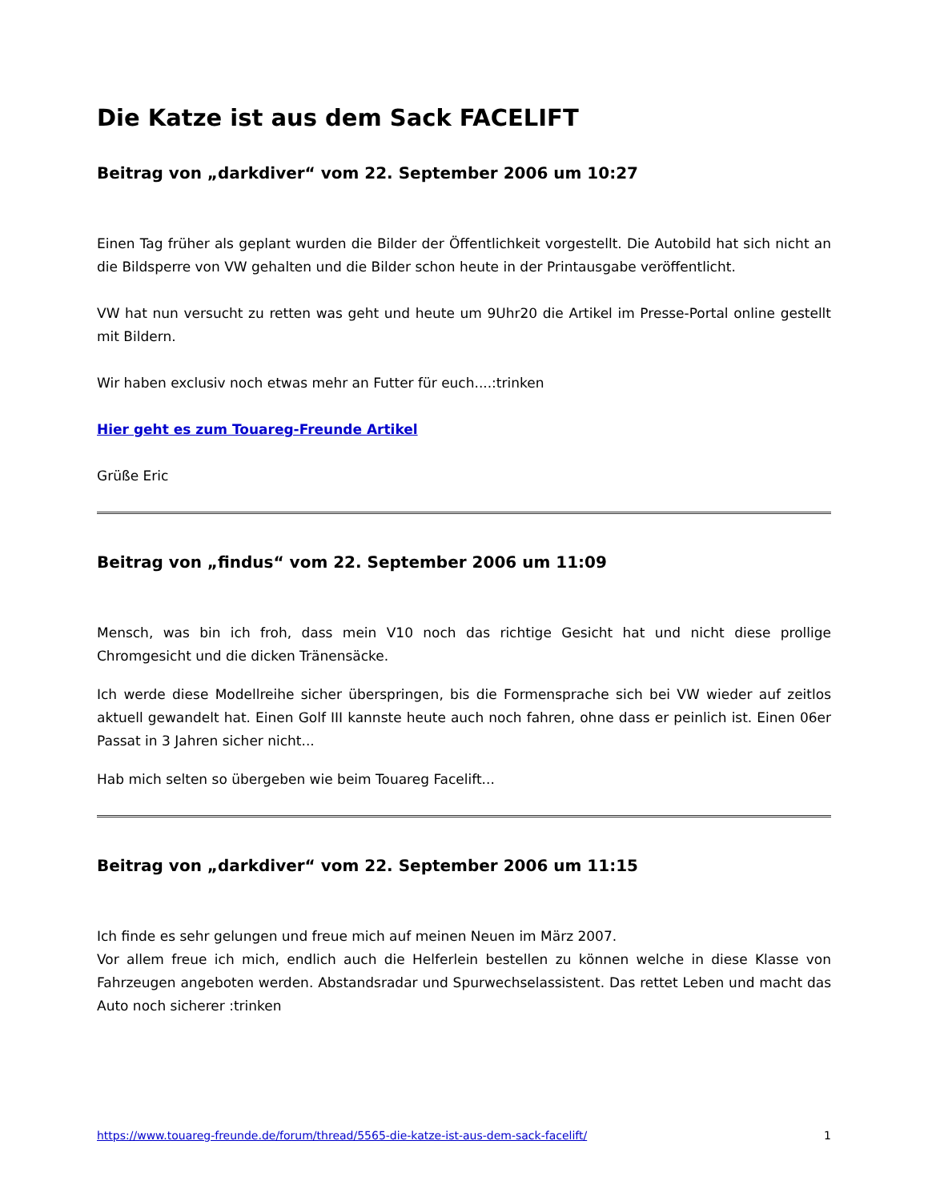Die Katze ist aus dem Sack FACELIFT
Beitrag von „darkdiver“ vom 22. September 2006 um 10:27
Einen Tag früher als geplant wurden die Bilder der Öffentlichkeit vorgestellt. Die Autobild hat sich nicht an die Bildsperre von VW gehalten und die Bilder schon heute in der Printausgabe veröffentlicht.
VW hat nun versucht zu retten was geht und heute um 9Uhr20 die Artikel im Presse-Portal online gestellt mit Bildern.
Wir haben exclusiv noch etwas mehr an Futter für euch....:trinken
Hier geht es zum Touareg-Freunde Artikel
Grüße Eric
Beitrag von „findus“ vom 22. September 2006 um 11:09
Mensch, was bin ich froh, dass mein V10 noch das richtige Gesicht hat und nicht diese prollige Chromgesicht und die dicken Tränensäcke.
Ich werde diese Modellreihe sicher überspringen, bis die Formensprache sich bei VW wieder auf zeitlos aktuell gewandelt hat. Einen Golf III kannste heute auch noch fahren, ohne dass er peinlich ist. Einen 06er Passat in 3 Jahren sicher nicht...
Hab mich selten so übergeben wie beim Touareg Facelift...
Beitrag von „darkdiver“ vom 22. September 2006 um 11:15
Ich finde es sehr gelungen und freue mich auf meinen Neuen im März 2007.
Vor allem freue ich mich, endlich auch die Helferlein bestellen zu können welche in diese Klasse von Fahrzeugen angeboten werden. Abstandsradar und Spurwechselassistent. Das rettet Leben und macht das Auto noch sicherer :trinken
https://www.touareg-freunde.de/forum/thread/5565-die-katze-ist-aus-dem-sack-facelift/ 1